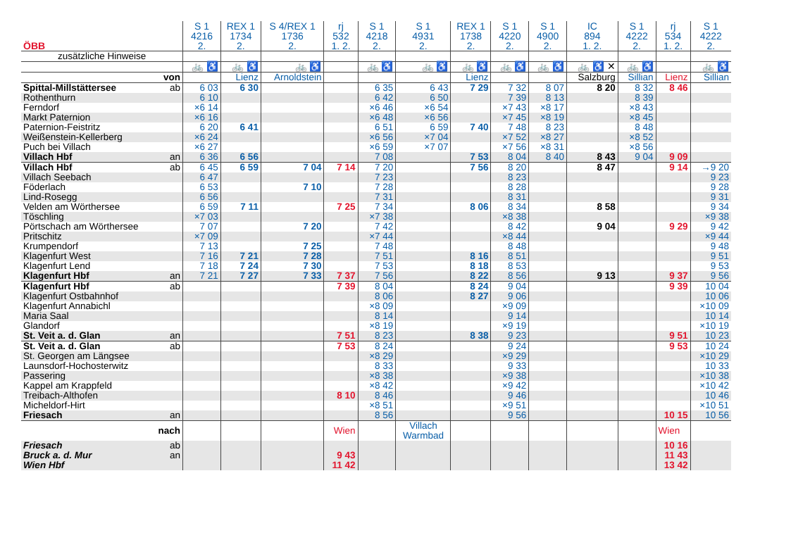| ÖBB | | S 1 4216 2. | REX 1 1734 2. | S 4/REX 1 1736 2. | rj 532 1. 2. | S 1 4218 2. | S 1 4931 2. | REX 1 1738 2. | S 1 4220 2. | S 1 4900 2. | IC 894 1. 2. | S 1 4222 2. | rj 534 1. 2. | S 1 4222 2. |
| --- | --- | --- | --- | --- | --- | --- | --- | --- | --- | --- | --- | --- | --- | --- |
| zusätzliche Hinweise | | | | | | | | | | | | | | |
| | | 🚲 ♿ | 🚲 ♿ | 🚲 ♿ | | 🚲 ♿ | 🚲 ♿ | 🚲 ♿ | 🚲 ♿ | 🚲 ♿ | 🚲 ♿ ✕ | 🚲 ♿ | | 🚲 ♿ |
| von | | | Lienz | Arnoldstein | | | | Lienz | | | Salzburg | Sillian | Lienz | Sillian |
| Spittal-Millstättersee | ab | 6 03 | 6 30 | | | 6 35 | 6 43 | 7 29 | 7 32 | 8 07 | 8 20 | 8 32 | 8 46 | |
| Rothenthurn | | 6 10 | | | | 6 42 | 6 50 | | 7 39 | 8 13 | | 8 39 | | |
| Ferndorf | | ×6 14 | | | | ×6 46 | ×6 54 | | ×7 43 | ×8 17 | | ×8 43 | | |
| Markt Paternion | | ×6 16 | | | | ×6 48 | ×6 56 | | ×7 45 | ×8 19 | | ×8 45 | | |
| Paternion-Feistritz | | 6 20 | 6 41 | | | 6 51 | 6 59 | 7 40 | 7 48 | 8 23 | | 8 48 | | |
| Weißenstein-Kellerberg | | ×6 24 | | | | ×6 56 | ×7 04 | | ×7 52 | ×8 27 | | ×8 52 | | |
| Puch bei Villach | | ×6 27 | | | | ×6 59 | ×7 07 | | ×7 56 | ×8 31 | | ×8 56 | | |
| Villach Hbf | an | 6 36 | 6 56 | | | 7 08 | | 7 53 | 8 04 | 8 40 | 8 43 | 9 04 | 9 09 | |
| Villach Hbf | ab | 6 45 | 6 59 | 7 04 | 7 14 | 7 20 | | 7 56 | 8 20 | | 8 47 | | 9 14 | →9 20 |
| Villach Seebach | | 6 47 | | | | 7 23 | | | 8 23 | | | | | 9 23 |
| Föderlach | | 6 53 | | 7 10 | | 7 28 | | | 8 28 | | | | | 9 28 |
| Lind-Rosegg | | 6 56 | | | | 7 31 | | | 8 31 | | | | | 9 31 |
| Velden am Wörthersee | | 6 59 | 7 11 | | 7 25 | 7 34 | | 8 06 | 8 34 | | 8 58 | | | 9 34 |
| Töschling | | ×7 03 | | | | ×7 38 | | | ×8 38 | | | | | ×9 38 |
| Pörtschach am Wörthersee | | 7 07 | | 7 20 | | 7 42 | | | 8 42 | | 9 04 | | 9 29 | 9 42 |
| Pritschitz | | ×7 09 | | | | ×7 44 | | | ×8 44 | | | | | ×9 44 |
| Krumpendorf | | 7 13 | | 7 25 | | 7 48 | | | 8 48 | | | | | 9 48 |
| Klagenfurt West | | 7 16 | 7 21 | 7 28 | | 7 51 | | 8 16 | 8 51 | | | | | 9 51 |
| Klagenfurt Lend | | 7 18 | 7 24 | 7 30 | | 7 53 | | 8 18 | 8 53 | | | | | 9 53 |
| Klagenfurt Hbf | an | 7 21 | 7 27 | 7 33 | 7 37 | 7 56 | | 8 22 | 8 56 | | 9 13 | | 9 37 | 9 56 |
| Klagenfurt Hbf | ab | | | | 7 39 | 8 04 | | 8 24 | 9 04 | | | | 9 39 | 10 04 |
| Klagenfurt Ostbahnhof | | | | | | 8 06 | | 8 27 | 9 06 | | | | | 10 06 |
| Klagenfurt Annabichl | | | | | | ×8 09 | | | ×9 09 | | | | | ×10 09 |
| Maria Saal | | | | | | 8 14 | | | 9 14 | | | | | 10 14 |
| Glandorf | | | | | | ×8 19 | | | ×9 19 | | | | | ×10 19 |
| St. Veit a. d. Glan | an | | | | 7 51 | 8 23 | | 8 38 | 9 23 | | | | 9 51 | 10 23 |
| St. Veit a. d. Glan | ab | | | | 7 53 | 8 24 | | | 9 24 | | | | 9 53 | 10 24 |
| St. Georgen am Längsee | | | | | | ×8 29 | | | ×9 29 | | | | | ×10 29 |
| Launsdorf-Hochosterwitz | | | | | | 8 33 | | | 9 33 | | | | | 10 33 |
| Passering | | | | | | ×8 38 | | | ×9 38 | | | | | ×10 38 |
| Kappel am Krappfeld | | | | | | ×8 42 | | | ×9 42 | | | | | ×10 42 |
| Treibach-Althofen | | | | | 8 10 | 8 46 | | | 9 46 | | | | | 10 46 |
| Micheldorf-Hirt | | | | | | ×8 51 | | | ×9 51 | | | | | ×10 51 |
| Friesach | an | | | | | 8 56 | | | 9 56 | | | | 10 15 | 10 56 |
| nach | | | | | Wien | | Villach Warmbad | | | | | | Wien | |
| Friesach | ab | | | | | | | | | | | | 10 16 | |
| Bruck a. d. Mur | an | | | | 9 43 | | | | | | | | 11 43 | |
| Wien Hbf | | | | | 11 42 | | | | | | | | 13 42 | |